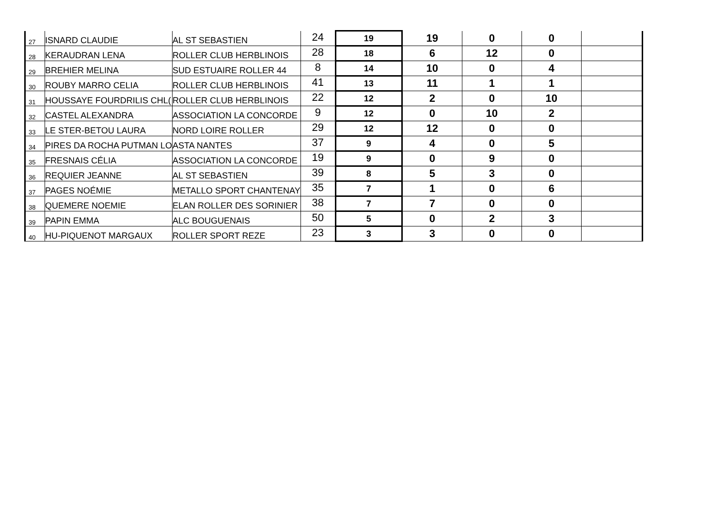| 27 | ISNARD CLAUDIE | AL ST SEBASTIEN | 24 | 19 | 19 | 0 | 0 | |
| 28 | KERAUDRAN LENA | ROLLER CLUB HERBLINOIS | 28 | 18 | 6 | 12 | 0 | |
| 29 | BREHIER MELINA | SUD ESTUAIRE ROLLER 44 | 8 | 14 | 10 | 0 | 4 | |
| 30 | ROUBY MARRO CELIA | ROLLER CLUB HERBLINOIS | 41 | 13 | 11 | 1 | 1 | |
| 31 | HOUSSAYE FOURDRILIS CHL( | ROLLER CLUB HERBLINOIS | 22 | 12 | 2 | 0 | 10 | |
| 32 | CASTEL ALEXANDRA | ASSOCIATION LA CONCORDE | 9 | 12 | 0 | 10 | 2 | |
| 33 | LE STER-BETOU LAURA | NORD LOIRE ROLLER | 29 | 12 | 12 | 0 | 0 | |
| 34 | PIRES DA ROCHA PUTMAN LO | ASTA NANTES | 37 | 9 | 4 | 0 | 5 | |
| 35 | FRESNAIS CÉLIA | ASSOCIATION LA CONCORDE | 19 | 9 | 0 | 9 | 0 | |
| 36 | REQUIER JEANNE | AL ST SEBASTIEN | 39 | 8 | 5 | 3 | 0 | |
| 37 | PAGES NOÉMIE | METALLO SPORT CHANTENAY | 35 | 7 | 1 | 0 | 6 | |
| 38 | QUEMERE NOEMIE | ELAN ROLLER DES SORINIER | 38 | 7 | 7 | 0 | 0 | |
| 39 | PAPIN EMMA | ALC BOUGUENAIS | 50 | 5 | 0 | 2 | 3 | |
| 40 | HU-PIQUENOT MARGAUX | ROLLER SPORT REZE | 23 | 3 | 3 | 0 | 0 | |